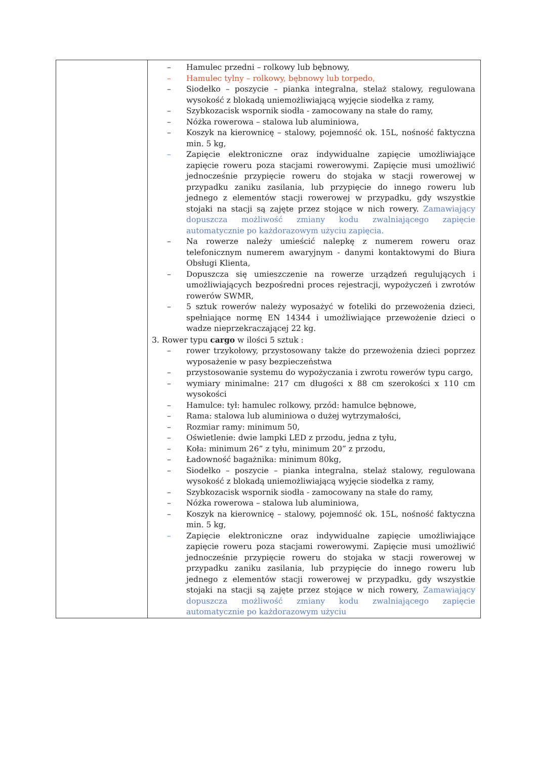| | – Hamulec przedni – rolkowy lub bębnowy, – Hamulec tylny – rolkowy, bębnowy lub torpedo, – Siodełko – poszycie – pianka integralna, stelaż stalowy, regulowana wysokość z blokadą uniemożliwiającą wyjęcie siodełka z ramy, – Szybkozacisk wspornik siodła - zamocowany na stałe do ramy, – Nóżka rowerowa – stalowa lub aluminiowa, – Koszyk na kierownicę – stalowy, pojemność ok. 15L, nośność faktyczna min. 5 kg, – Zapięcie elektroniczne oraz indywidualne zapięcie umożliwiające zapięcie roweru poza stacjami rowerowymi. Zapięcie musi umożliwić jednocześnie przypięcie roweru do stojaka w stacji rowerowej w przypadku zaniku zasilania, lub przypięcie do innego roweru lub jednego z elementów stacji rowerowej w przypadku, gdy wszystkie stojaki na stacji są zajęte przez stojące w nich rowery. Zamawiający dopuszcza możliwość zmiany kodu zwalniającego zapięcie automatycznie po każdorazowym użyciu zapięcia. – Na rowerze należy umieścić nalepkę z numerem roweru oraz telefonicznym numerem awaryjnym - danymi kontaktowymi do Biura Obsługi Klienta, – Dopuszcza się umieszczenie na rowerze urządzeń regulujących i umożliwiających bezpośredni proces rejestracji, wypożyczeń i zwrotów rowerów SWMR, – 5 sztuk rowerów należy wyposażyć w foteliki do przewożenia dzieci, spełniające normę EN 14344 i umożliwiające przewożenie dzieci o wadze nieprzekraczającej 22 kg. 3. Rower typu cargo w ilości 5 sztuk : – rower trzykołowy, przystosowany także do przewożenia dzieci poprzez wyposażenie w pasy bezpieczeństwa – przystosowanie systemu do wypożyczania i zwrotu rowerów typu cargo, – wymiary minimalne: 217 cm długości x 88 cm szerokości x 110 cm wysokości – Hamulce: tył: hamulec rolkowy, przód: hamulce bębnowe, – Rama: stalowa lub aluminiowa o dużej wytrzymałości, – Rozmiar ramy: minimum 50, – Oświetlenie: dwie lampki LED z przodu, jedna z tyłu, – Koła: minimum 26” z tyłu, minimum 20” z przodu, – Ładowność bagażnika: minimum 80kg, – Siodełko – poszycie – pianka integralna, stelaż stalowy, regulowana wysokość z blokadą uniemożliwiającą wyjęcie siodełka z ramy, – Szybkozacisk wspornik siodła - zamocowany na stałe do ramy, – Nóżka rowerowa – stalowa lub aluminiowa, – Koszyk na kierownicę – stalowy, pojemność ok. 15L, nośność faktyczna min. 5 kg, – Zapięcie elektroniczne oraz indywidualne zapięcie umożliwiające zapięcie roweru poza stacjami rowerowymi. Zapięcie musi umożliwić jednocześnie przypięcie roweru do stojaka w stacji rowerowej w przypadku zaniku zasilania, lub przypięcie do innego roweru lub jednego z elementów stacji rowerowej w przypadku, gdy wszystkie stojaki na stacji są zajęte przez stojące w nich rowery, Zamawiający dopuszcza możliwość zmiany kodu zwalniającego zapięcie automatycznie po każdorazowym użyciu |